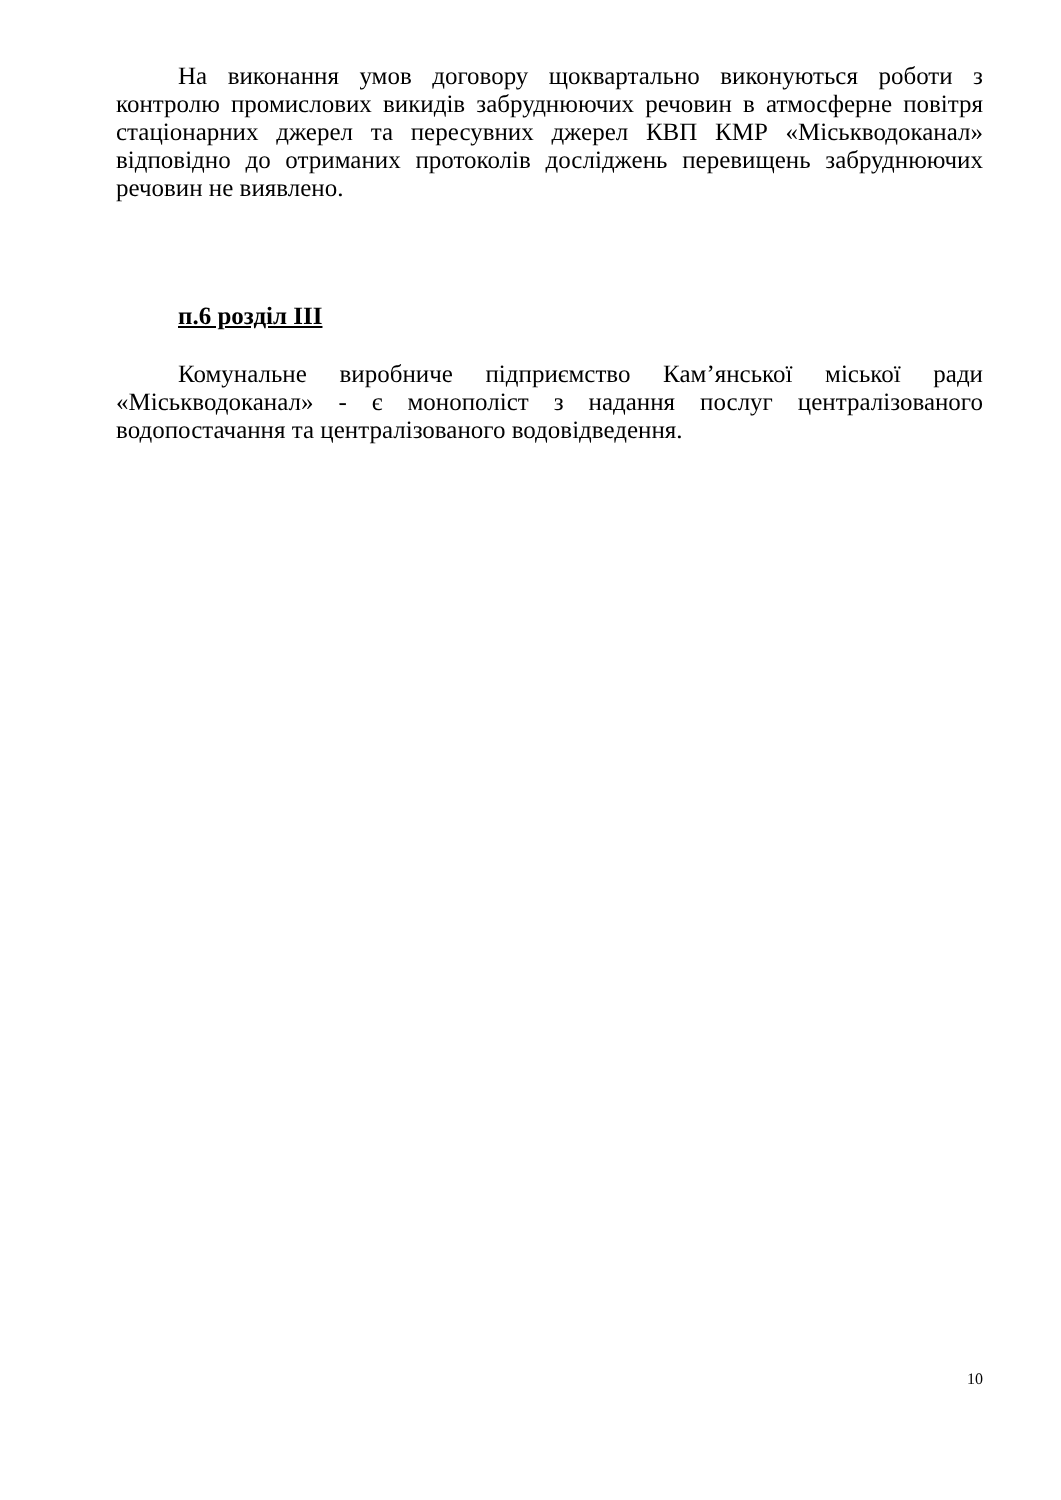На виконання умов договору щоквартально виконуються роботи з контролю промислових викидів забруднюючих речовин в атмосферне повітря стаціонарних джерел та пересувних джерел КВП КМР «Міськводоканал» відповідно до отриманих протоколів досліджень перевищень забруднюючих речовин не виявлено.
п.6 розділ ІІІ
Комунальне виробниче підприємство Кам’янської міської ради «Міськводоканал» - є монополіст з надання послуг централізованого водопостачання та централізованого водовідведення.
10